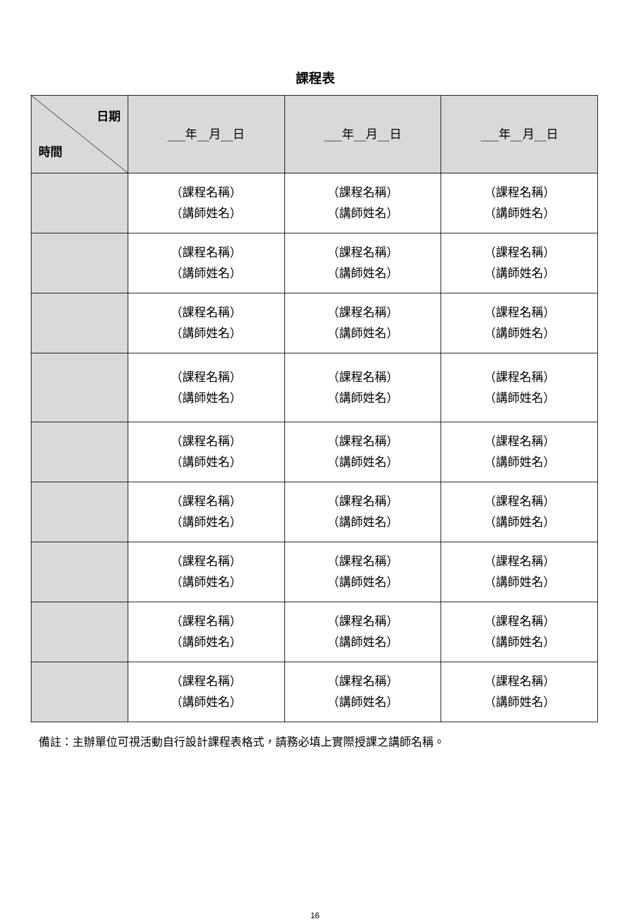課程表
| 日期 時間 | ___年__月__日 | ___年__月__日 | ___年__月__日 |
| --- | --- | --- | --- |
| | （課程名稱） （講師姓名） | （課程名稱） （講師姓名） | （課程名稱） （講師姓名） |
| | （課程名稱） （講師姓名） | （課程名稱） （講師姓名） | （課程名稱） （講師姓名） |
| | （課程名稱） （講師姓名） | （課程名稱） （講師姓名） | （課程名稱） （講師姓名） |
| | （課程名稱） （講師姓名） | （課程名稱） （講師姓名） | （課程名稱） （講師姓名） |
| | （課程名稱） （講師姓名） | （課程名稱） （講師姓名） | （課程名稱） （講師姓名） |
| | （課程名稱） （講師姓名） | （課程名稱） （講師姓名） | （課程名稱） （講師姓名） |
| | （課程名稱） （講師姓名） | （課程名稱） （講師姓名） | （課程名稱） （講師姓名） |
| | （課程名稱） （講師姓名） | （課程名稱） （講師姓名） | （課程名稱） （講師姓名） |
| | （課程名稱） （講師姓名） | （課程名稱） （講師姓名） | （課程名稱） （講師姓名） |
備註：主辦單位可視活動自行設計課程表格式，請務必填上實際授課之講師名稱。
16